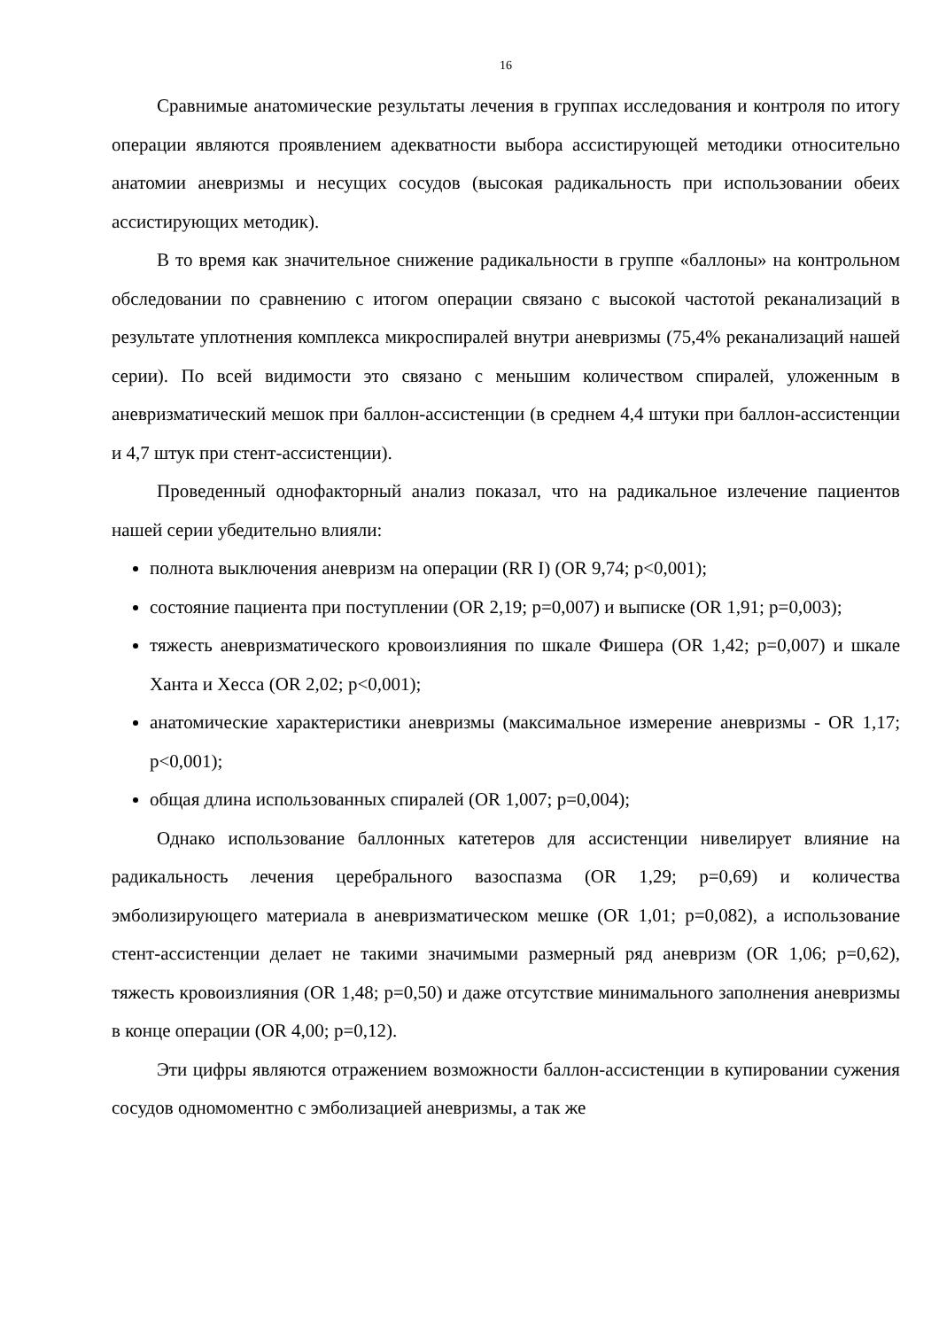16
Сравнимые анатомические результаты лечения в группах исследования и контроля по итогу операции являются проявлением адекватности выбора ассистирующей методики относительно анатомии аневризмы и несущих сосудов (высокая радикальность при использовании обеих ассистирующих методик).
В то время как значительное снижение радикальности в группе «баллоны» на контрольном обследовании по сравнению с итогом операции связано с высокой частотой реканализаций в результате уплотнения комплекса микроспиралей внутри аневризмы (75,4% реканализаций нашей серии). По всей видимости это связано с меньшим количеством спиралей, уложенным в аневризматический мешок при баллон-ассистенции (в среднем 4,4 штуки при баллон-ассистенции и 4,7 штук при стент-ассистенции).
Проведенный однофакторный анализ показал, что на радикальное излечение пациентов нашей серии убедительно влияли:
полнота выключения аневризм на операции (RR I) (OR 9,74; p<0,001);
состояние пациента при поступлении (OR 2,19; p=0,007) и выписке (OR 1,91; p=0,003);
тяжесть аневризматического кровоизлияния по шкале Фишера (OR 1,42; p=0,007) и шкале Ханта и Хесса (OR 2,02; p<0,001);
анатомические характеристики аневризмы (максимальное измерение аневризмы - OR 1,17; p<0,001);
общая длина использованных спиралей (OR 1,007; p=0,004);
Однако использование баллонных катетеров для ассистенции нивелирует влияние на радикальность лечения церебрального вазоспазма (OR 1,29; p=0,69) и количества эмболизирующего материала в аневризматическом мешке (OR 1,01; p=0,082), а использование стент-ассистенции делает не такими значимыми размерный ряд аневризм (OR 1,06; p=0,62), тяжесть кровоизлияния (OR 1,48; p=0,50) и даже отсутствие минимального заполнения аневризмы в конце операции (OR 4,00; p=0,12).
Эти цифры являются отражением возможности баллон-ассистенции в купировании сужения сосудов одномоментно с эмболизацией аневризмы, а так же